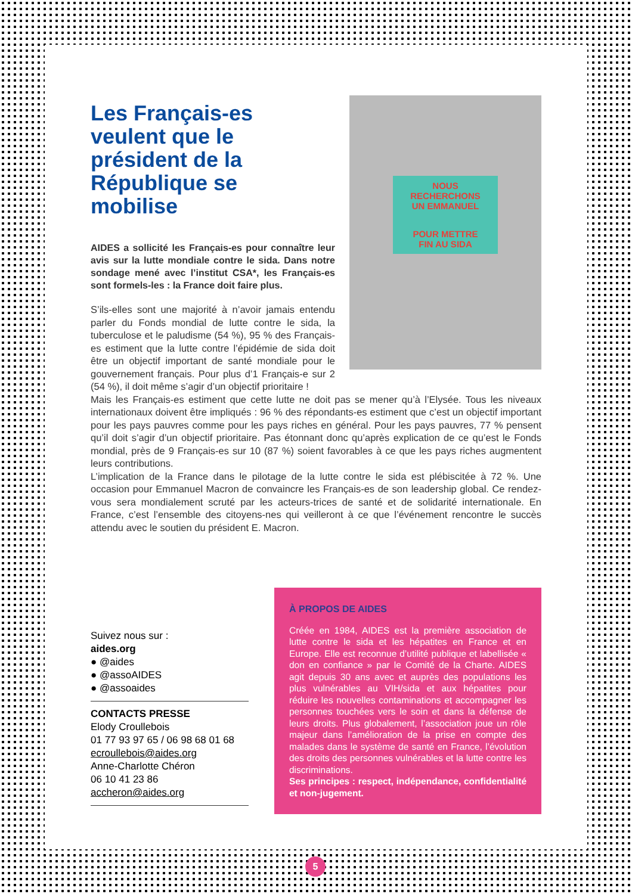Les Français-es veulent que le président de la République se mobilise
AIDES a sollicité les Français-es pour connaître leur avis sur la lutte mondiale contre le sida. Dans notre sondage mené avec l’institut CSA*, les Français-es sont formels-les : la France doit faire plus.
S’ils-elles sont une majorité à n’avoir jamais entendu parler du Fonds mondial de lutte contre le sida, la tuberculose et le paludisme (54 %), 95 % des Français-es estiment que la lutte contre l’épidémie de sida doit être un objectif important de santé mondiale pour le gouvernement français. Pour plus d’1 Français-e sur 2 (54 %), il doit même s’agir d’un objectif prioritaire !
NOUS RECHERCHONS
UN EMMANUEL
POUR METTRE
FIN AU SIDA
Mais les Français-es estiment que cette lutte ne doit pas se mener qu’à l’Elysée. Tous les niveaux internationaux doivent être impliqués : 96 % des répondants-es estiment que c’est un objectif important pour les pays pauvres comme pour les pays riches en général. Pour les pays pauvres, 77 % pensent qu’il doit s’agir d’un objectif prioritaire. Pas étonnant donc qu’après explication de ce qu’est le Fonds mondial, près de 9 Français-es sur 10 (87 %) soient favorables à ce que les pays riches augmentent leurs contributions.
L’implication de la France dans le pilotage de la lutte contre le sida est plébiscitée à 72 %. Une occasion pour Emmanuel Macron de convaincre les Français-es de son leadership global. Ce rendez-vous sera mondialement scruté par les acteurs-trices de santé et de solidarité internationale. En France, c’est l’ensemble des citoyens-nes qui veilleront à ce que l’événement rencontre le succès attendu avec le soutien du président E. Macron.
Suivez nous sur :
aides.org
● @aides
● @assoAIDES
● @assoaides
CONTACTS PRESSE
Elody Croullebois
01 77 93 97 65 / 06 98 68 01 68
ecroullebois@aides.org
Anne-Charlotte Chéron
06 10 41 23 86
accheron@aides.org
À PROPOS DE AIDES
Créée en 1984, AIDES est la première association de lutte contre le sida et les hépatites en France et en Europe. Elle est reconnue d’utilité publique et labellisée « don en confiance » par le Comité de la Charte. AIDES agit depuis 30 ans avec et auprès des populations les plus vulnérables au VIH/sida et aux hépatites pour réduire les nouvelles contaminations et accompagner les personnes touchées vers le soin et dans la défense de leurs droits. Plus globalement, l’association joue un rôle majeur dans l’amélioration de la prise en compte des malades dans le système de santé en France, l’évolution des droits des personnes vulnérables et la lutte contre les discriminations.
Ses principes : respect, indépendance, confidentialité et non-jugement.
5